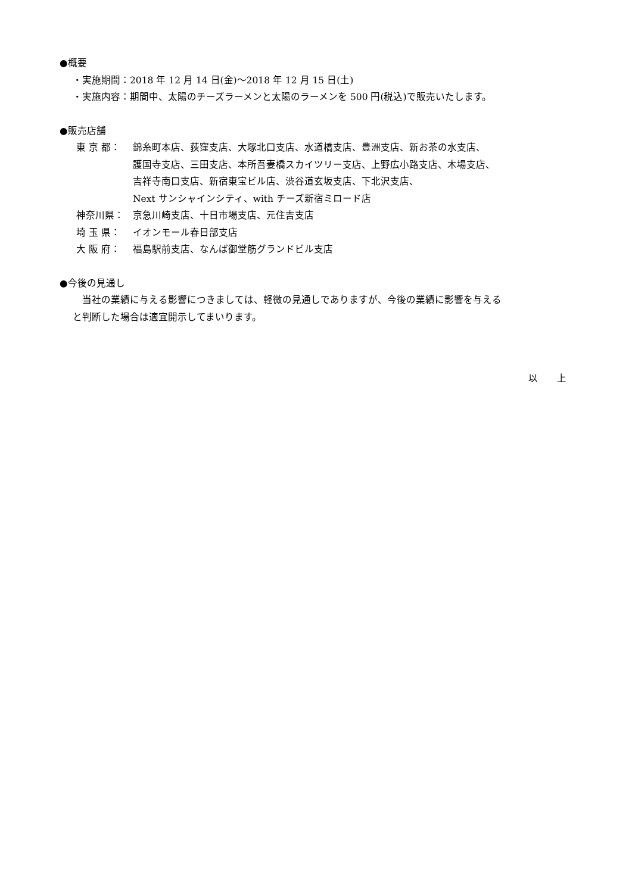●概要
・実施期間：2018 年 12 月 14 日(金)～2018 年 12 月 15 日(土)
・実施内容：期間中、太陽のチーズラーメンと太陽のラーメンを 500 円(税込)で販売いたします。
●販売店舗
東 京 都： 錦糸町本店、荻窪支店、大塚北口支店、水道橋支店、豊洲支店、新お茶の水支店、
護国寺支店、三田支店、本所吾妻橋スカイツリー支店、上野広小路支店、木場支店、
吉祥寺南口支店、新宿東宝ビル店、渋谷道玄坂支店、下北沢支店、
Next サンシャインシティ、with チーズ新宿ミロード店
神奈川県： 京急川崎支店、十日市場支店、元住吉支店
埼 玉 県： イオンモール春日部支店
大 阪 府： 福島駅前支店、なんば御堂筋グランドビル支店
●今後の見通し
　当社の業績に与える影響につきましては、軽微の見通しでありますが、今後の業績に影響を与える
と判断した場合は適宜開示してまいります。
以　　上